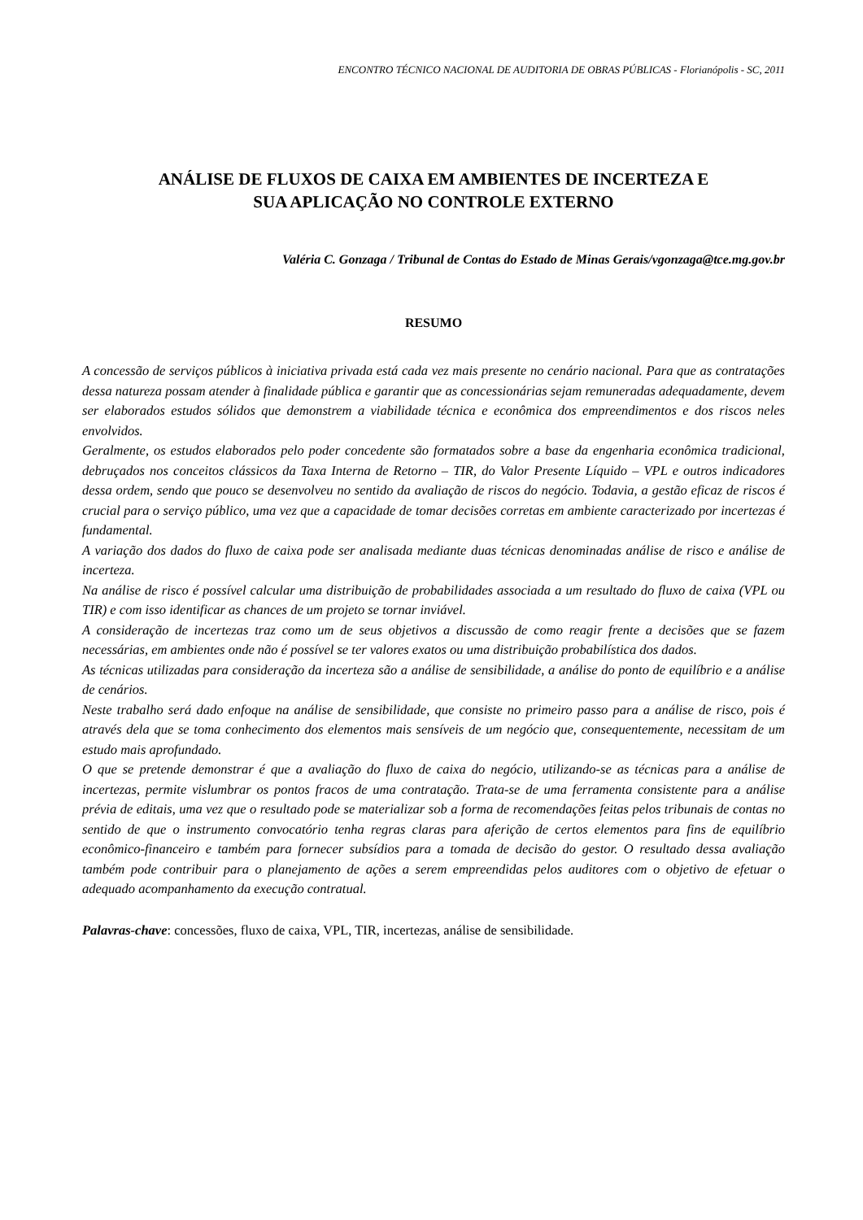ENCONTRO TÉCNICO NACIONAL DE AUDITORIA DE OBRAS PÚBLICAS - Florianópolis - SC, 2011
ANÁLISE DE FLUXOS DE CAIXA EM AMBIENTES DE INCERTEZA E
SUA APLICAÇÃO NO CONTROLE EXTERNO
Valéria C. Gonzaga / Tribunal de Contas do Estado de Minas Gerais/vgonzaga@tce.mg.gov.br
RESUMO
A concessão de serviços públicos à iniciativa privada está cada vez mais presente no cenário nacional. Para que as contratações dessa natureza possam atender à finalidade pública e garantir que as concessionárias sejam remuneradas adequadamente, devem ser elaborados estudos sólidos que demonstrem a viabilidade técnica e econômica dos empreendimentos e dos riscos neles envolvidos.
Geralmente, os estudos elaborados pelo poder concedente são formatados sobre a base da engenharia econômica tradicional, debruçados nos conceitos clássicos da Taxa Interna de Retorno – TIR, do Valor Presente Líquido – VPL e outros indicadores dessa ordem, sendo que pouco se desenvolveu no sentido da avaliação de riscos do negócio. Todavia, a gestão eficaz de riscos é crucial para o serviço público, uma vez que a capacidade de tomar decisões corretas em ambiente caracterizado por incertezas é fundamental.
A variação dos dados do fluxo de caixa pode ser analisada mediante duas técnicas denominadas análise de risco e análise de incerteza.
Na análise de risco é possível calcular uma distribuição de probabilidades associada a um resultado do fluxo de caixa (VPL ou TIR) e com isso identificar as chances de um projeto se tornar inviável.
A consideração de incertezas traz como um de seus objetivos a discussão de como reagir frente a decisões que se fazem necessárias, em ambientes onde não é possível se ter valores exatos ou uma distribuição probabilística dos dados.
As técnicas utilizadas para consideração da incerteza são a análise de sensibilidade, a análise do ponto de equilíbrio e a análise de cenários.
Neste trabalho será dado enfoque na análise de sensibilidade, que consiste no primeiro passo para a análise de risco, pois é através dela que se toma conhecimento dos elementos mais sensíveis de um negócio que, consequentemente, necessitam de um estudo mais aprofundado.
O que se pretende demonstrar é que a avaliação do fluxo de caixa do negócio, utilizando-se as técnicas para a análise de incertezas, permite vislumbrar os pontos fracos de uma contratação. Trata-se de uma ferramenta consistente para a análise prévia de editais, uma vez que o resultado pode se materializar sob a forma de recomendações feitas pelos tribunais de contas no sentido de que o instrumento convocatório tenha regras claras para aferição de certos elementos para fins de equilíbrio econômico-financeiro e também para fornecer subsídios para a tomada de decisão do gestor. O resultado dessa avaliação também pode contribuir para o planejamento de ações a serem empreendidas pelos auditores com o objetivo de efetuar o adequado acompanhamento da execução contratual.
Palavras-chave: concessões, fluxo de caixa, VPL, TIR, incertezas, análise de sensibilidade.